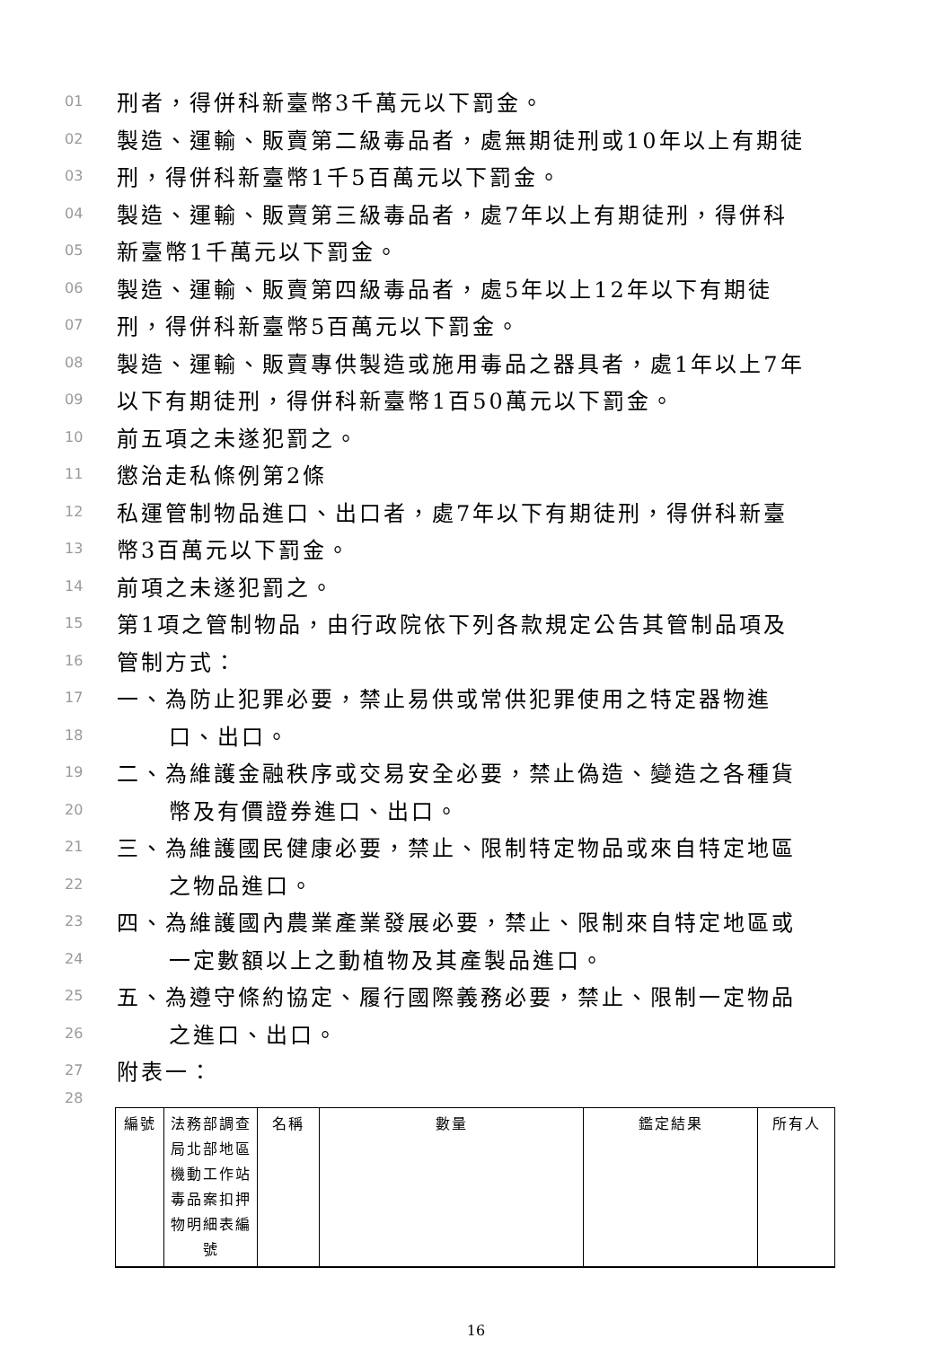01 刑者，得併科新臺幣3千萬元以下罰金。
02 製造、運輸、販賣第二級毒品者，處無期徒刑或10年以上有期徒
03 刑，得併科新臺幣1千5百萬元以下罰金。
04 製造、運輸、販賣第三級毒品者，處7年以上有期徒刑，得併科
05 新臺幣1千萬元以下罰金。
06 製造、運輸、販賣第四級毒品者，處5年以上12年以下有期徒
07 刑，得併科新臺幣5百萬元以下罰金。
08 製造、運輸、販賣專供製造或施用毒品之器具者，處1年以上7年
09 以下有期徒刑，得併科新臺幣1百50萬元以下罰金。
10 前五項之未遂犯罰之。
11 懲治走私條例第2條
12 私運管制物品進口、出口者，處7年以下有期徒刑，得併科新臺
13 幣3百萬元以下罰金。
14 前項之未遂犯罰之。
15 第1項之管制物品，由行政院依下列各款規定公告其管制品項及
16 管制方式：
17 一、為防止犯罪必要，禁止易供或常供犯罪使用之特定器物進
18 口、出口。
19 二、為維護金融秩序或交易安全必要，禁止偽造、變造之各種貨
20 幣及有價證券進口、出口。
21 三、為維護國民健康必要，禁止、限制特定物品或來自特定地區
22 之物品進口。
23 四、為維護國內農業產業發展必要，禁止、限制來自特定地區或
24 一定數額以上之動植物及其產製品進口。
25 五、為遵守條約協定、履行國際義務必要，禁止、限制一定物品
26 之進口、出口。
27 附表一：
28
| 編號 | 法務部調查局北部地區機動工作站毒品案扣押物明細表編號 | 名稱 | 數量 | 鑑定結果 | 所有人 |
16